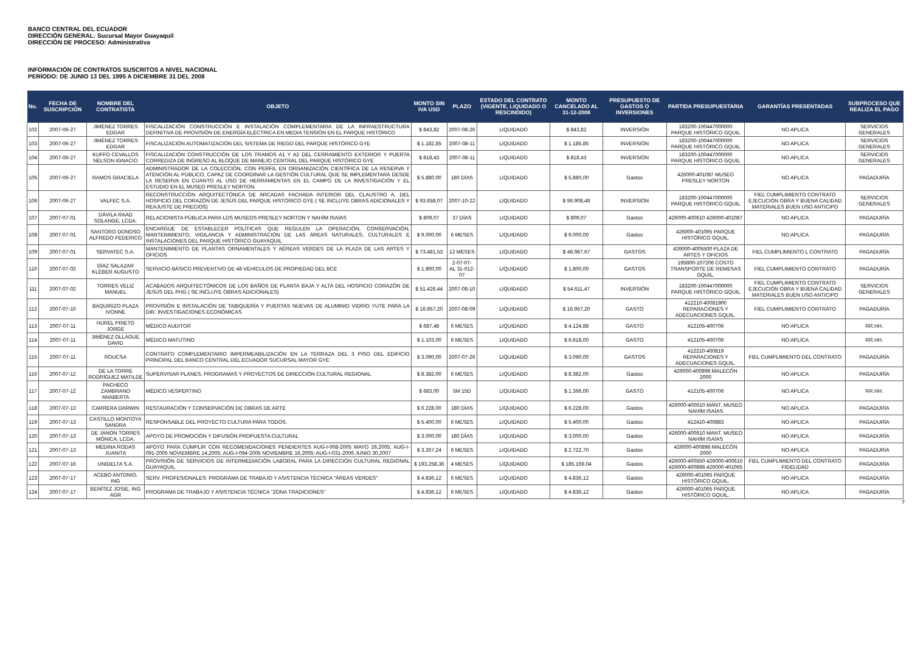BANCO CENTRAL DEL ECUADOR
DIRECCIÓN GENERAL: Sucursal Mayor Guayaquil
DIRECCIÓN DE PROCESO: Administrativa
INFORMACIÓN DE CONTRATOS SUSCRITOS A NIVEL NACIONAL
PERÍODO: DE JUNIO 13 DEL 1995 A DICIEMBRE 31 DEL 2008
| No. | FECHA DE SUSCRIPCIÓN | NOMBRE DEL CONTRATISTA | OBJETO | MONTO SIN IVA USD | PLAZO | ESTADO DEL CONTRATO (VIGENTE, LIQUIDADO O RESCINDIDO) | MONTO CANCELADO AL 31-12-2008 | PRESUPUESTO DE GASTOS O INVERSIONES | PARTIDA PRESUPUESTARIA | GARANTÍAS PRESENTADAS | SUBPROCESO QUE REALIZA EL PAGO |
| --- | --- | --- | --- | --- | --- | --- | --- | --- | --- | --- | --- |
| 102 | 2007-06-27 | JIMÉNEZ TORRES EDGAR | FISCALIZACIÓN CONSTRUCCIÓN E INSTALACIÓN COMPLEMENTARIA DE LA INFRAESTRUCTURA DEFINITIVA DE PROVISIÓN DE ENERGÍA ELÉCTRICA EN MEDIA TENSIÓN EN EL PARQUE HISTÓRICO | $ 843,82 | 2007-08-26 | LIQUIDADO | $ 843,82 | INVERSIÓN | 183200-100447000000 PARQUE HISTÓRICO GQUIL | NO APLICA | SERVICIOS GENERALES |
| 103 | 2007-06-27 | JIMÉNEZ TORRES EDGAR | FISCALIZACIÓN AUTOMATIZACIÓN DEL SISTEMA DE RIEGO DEL PARQUE HISTÓRICO GYE | $ 1.182,85 | 2007-08-11 | LIQUIDADO | $ 1.185,85 | INVERSIÓN | 183200-100447000000 PARQUE HISTÓRICO GQUIL | NO APLICA | SERVICIOS GENERALES |
| 104 | 2007-06-27 | KUFFO CEVALLOS NELSON IGNACIO | FISCALIZACIÓN CONSTRUCCIÓN DE LOS TRAMOS A1 Y A2 DEL CERRAMIENTO EXTERIOR Y PUERTA CORREDIZA DE INGRESO AL BLOQUE DE MANEJO CENTRAL DEL PARQUE HISTÓRICO GYE | $ 818,43 | 2007-08-11 | LIQUIDADO | $ 818,43 | INVERSIÓN | 183200-100447000000 PARQUE HISTÓRICO GQUIL | NO APLICA | SERVICIOS GENERALES |
| 105 | 2007-06-27 | RAMOS GRACIELA | ADMINISTRADOR DE LA COLECCIÓN, CON PERFIL EN ORGANIZACIÓN CIENTÍFICA DE LA RESERVA Y ATENCIÓN AL PÚBLICO, CAPAZ DE COORDINAR LA GESTIÓN CULTURAL QUE SE IMPLEMENTARÁ DESDE LA RESERVA EN CUANTO AL USO DE HERRAMIENTAS EN EL CAMPO DE LA INVESTIGACIÓN Y EL ESTUDIO EN EL MUSEO PRESLEY NORTON. | $ 5.880,00 | 180 DÍAS | LIQUIDADO | $ 5.880,00 | Gastos | 426000-401087 MUSEO PRESLEY NORTON | NO APLICA | PAGADURÍA |
| 106 | 2007-06-27 | VALFEC S.A. | RECONSTRUCCIÓN ARQUITECTÓNICA DE ARCADAS FACHADA INTERIOR DEL CLAUSTRO A, DEL HOSPICIO DEL CORAZÓN DE JESÚS DEL PARQUE HISTÓRICO GYE ( SE INCLUYE OBRAS ADICIONALES Y REAJUSTE DE PRECIOS) | $ 93.658,07 | 2007-10-22 | LIQUIDADO | $ 96.908,48 | INVERSIÓN | 183200-100447000000 PARQUE HISTÓRICO GQUIL | FIEL CUMPLIMIENTO CONTRATO EJECUCIÓN OBRA Y BUENA CALIDAD MATERIALES BUEN USO ANTICIPO | SERVICIOS GENERALES |
| 107 | 2007-07-01 | DÁVILA RAAD SOLANGE, LCDA. | RELACIONISTA PÚBLICA PARA LOS MUSEOS PRESLEY NORTON Y NAHÍM ISAÍAS | $ 809,07 | 37 DÍAS | LIQUIDADO | $ 809,07 | Gastos | 426000-400610 426000-401087 | NO APLICA | PAGADURÍA |
| 108 | 2007-07-01 | SANTORO DONOSO ALFREDO FEDERICO | ENCARGUE DE ESTABLECER POLÍTICAS QUE REGULEN LA OPERACIÓN, CONSERVACIÓN, MANTENIMIENTO, VIGILANCIA Y ADMINISTRACIÓN DE LAS ÁREAS NATURALES, CULTURALES E INSTALACIONES DEL PARQUE HISTÓRICO GUAYAQUIL | $ 9.000,00 | 6 MESES | LIQUIDADO | $ 9.000,00 | Gastos | 426000-401065 PARQUE HISTÓRICO GQUIL. | NO APLICA | PAGADURÍA |
| 109 | 2007-07-01 | SERVATEC S.A. | MANTENIMIENTO DE PLANTAS ORNAMENTALES Y AÉREAS VERDES DE LA PLAZA DE LAS ARTES Y OFICIOS | $ 73.481,53 | 12 MESES | LIQUIDADO | $ 48.987,67 | GASTOS | 426000-4005500 PLAZA DE ARTES Y OFICIOS | FIEL CUMPLIMIENTO L CONTRATO | PAGADURÍA |
| 110 | 2007-07-02 | DÍAZ SALAZAR KLÉBER AUGUSTO | SERVICIO BÁSICO PREVENTIVO DE 48 VEHÍCULOS DE PROPIEDAD DEL BCE | $ 1.800,00 | 2-07-07- AL 31-012-07 | LIQUIDADO | $ 1.800,00 | GASTOS | 195800-107206 COSTO TRANSPORTE DE REMESAS GQUIL. | FIEL CUMPLIMIENTO CONTRATO | PAGADURÍA |
| 111 | 2007-07-02 | TORRES VELIZ MANUEL | ACABADOS ARQUITECTÓNICOS DE LOS BAÑOS DE PLANTA BAJA Y ALTA DEL HOSPICIO CORAZÓN DE JESÚS DEL PHG ( SE INCLUYE OBRAS ADICIONALES) | $ 51.426,44 | 2007-08-10 | LIQUIDADO | $ 54.611,47 | INVERSIÓN | 183200-100447000000 PARQUE HISTÓRICO GQUIL | FIEL CUMPLIMIENTO CONTRATO EJECUCIÓN OBRA Y BUENA CALIDAD MATERIALES BUEN USO ANTICIPO | SERVICIOS GENERALES |
| 112 | 2007-07-10 | BAQUIRIZO PLAZA IVONNE | PROVISIÓN E INSTALACIÓN DE TABIQUERÍA Y PUERTAS NUEVAS DE ALUMINIO VIDRIO YUTE PARA LA DIR. INVESTIGACIONES ECONÓMICAS | $ 16.957,20 | 2007-08-09 | LIQUIDADO | $ 16.957,20 | GASTO | 412210-40081900 REPARACIONES Y ADECUACIONES GQUIL. | FIEL CUMPLIMIENTO CONTRATO | PAGADURÍA |
| 113 | 2007-07-11 | HUREL PRIETO JORGE | MÉDICO AUDITOR | $ 687,48 | 6 MESES | LIQUIDADO | $ 4.124,88 | GASTO | 412105-400706 | NO APLICA | RR.HH. |
| 114 | 2007-07-11 | JIMÉNEZ OLLAGUE DAVID | MÉDICO MATUTINO | $ 1.103,00 | 6 MESES | LIQUIDADO | $ 6.618,00 | GASTO | 412105-400706 | NO APLICA | RR.HH. |
| 115 | 2007-07-11 | ROUCSA | CONTRATO COMPLEMENTARIO IMPERMEABILIZACIÓN EN LA TERRAZA DEL 3 PISO DEL EDIFICIO PRINCIPAL DEL BANCO CENTRAL DEL ECUADOR SUCURSAL MAYOR GYE | $ 3.090,00 | 2007-07-26 | LIQUIDADO | $ 3.090,00 | GASTOS | 412210-400819 REPARACIONES Y ADECUACIONES GQUIL. | FIEL CUMPLIMIENTO DEL CONTRATO | PAGADURÍA |
| 116 | 2007-07-12 | DE LA TORRE RODRÍGUEZ MATILDE | SUPERVISAR PLANES, PROGRAMAS Y PROYECTOS DE DIRECCIÓN CULTURAL REGIONAL | $ 8.382,00 | 6 MESES | LIQUIDADO | $ 8.382,00 | Gastos | 426000-400898 MALECÓN 2000 | NO APLICA | PAGADURÍA |
| 117 | 2007-07-12 | PACHECO ZAMBRANO ANABERTA | MÉDICO VESPERTINO | $ 683,00 | 5M 15D | LIQUIDADO | $ 1.366,00 | GASTO | 412105-400706 | NO APLICA | RR.HH. |
| 118 | 2007-07-13 | CARRERA DARWIN | RESTAURACIÓN Y CONSERVACIÓN DE OBRAS DE ARTE | $ 6.228,00 | 180 DÍAS | LIQUIDADO | $ 6.228,00 | Gastos | 426000-400610 MANT. MUSEO NAHÍM ISAÍAS | NO APLICA | PAGADURÍA |
| 119 | 2007-07-13 | CASTILLO MONTOYA SANDRA | RESPONSABLE DEL PROYECTO CULTURA PARA TODOS. | $ 5.400,00 | 6 MESES | LIQUIDADO | $ 5.400,00 | Gastos | 412410-400883 | NO APLICA | PAGADURÍA |
| 120 | 2007-07-13 | DE JANON TORRES MÓNICA, LCDA. | APOYO DE PROMOCIÓN Y DIFUSIÓN PROPUESTA CULTURAL | $ 3.000,00 | 180 DÍAS | LIQUIDADO | $ 3.000,00 | Gastos | 426000-400610 MANT. MUSEO NAHÍM ISAÍAS | NO APLICA | PAGADURÍA |
| 121 | 2007-07-13 | MEDINA RODAS JUANITA | APOYO PARA CUMPLIR CON RECOMENDACIONES PENDIENTES AUG-I-008-2005 MAYO 26,2005; AUG-I-091-2005 NOVIEMBRE 14,2005; AUG-I-094-2005 NOVIEMBRE 16,2005; AUG-I-031-2006 JUNIO 30,2007 | $ 3.267,24 | 6 MESES | LIQUIDADO | $ 2.722,70 | Gastos | 426000-400898 MALECÓN 2000 | NO APLICA | PAGADURÍA |
| 122 | 2007-07-16 | UNIDELTA S.A. | PROVISIÓN DE SERVICIOS DE INTERMEDIACIÓN LABORAL PARA LA DIRECCIÓN CULTURAL REGIONAL GUAYAQUIL | $ 193.258,36 | 4 MESES | LIQUIDADO | $ 185.159,04 | Gastos | 426000-400550 426000-400610 426000-400898 426000-401065 | FIEL CUMPLIMIENTO DEL CONTRATO FIDELIDAD | PAGADURÍA |
| 123 | 2007-07-17 | ACEBO ANTONIO, ING | SERV. PROFESIONALES: PROGRAMA DE TRABAJO Y ASISTENCIA TÉCNICA "ÁREAS VERDES" | $ 4.836,12 | 6 MESES | LIQUIDADO | $ 4.836,12 | Gastos | 426000-401065 PARQUE HISTÓRICO GQUIL. | NO APLICA | PAGADURÍA |
| 124 | 2007-07-17 | BENÍTEZ JOSIE, ING AGR | PROGRAMA DE TRABAJO Y ASISTENCIA TÉCNICA "ZONA TRADICIONES" | $ 4.836,12 | 6 MESES | LIQUIDADO | $ 4.836,12 | Gastos | 426000-401065 PARQUE HISTÓRICO GQUIL. | NO APLICA | PAGADURÍA |
7